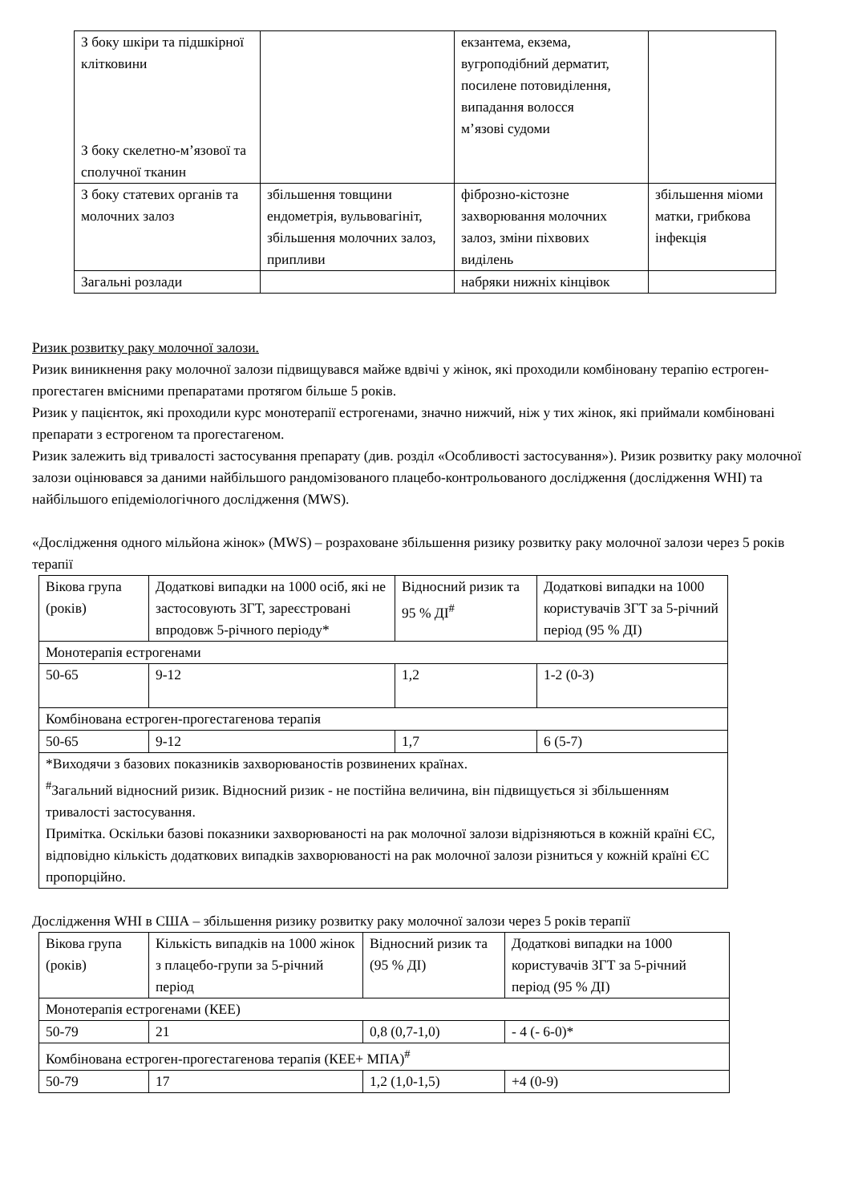| З боку шкіри та підшкірної клітковини З боку скелетно-м’язової та сполучної тканин | | екзантема, екзема, вугроподібний дерматит, посилене потовиділення, випадання волосся м’язові судоми | |
| З боку статевих органів та молочних залоз | збільшення товщини ендометрія, вульвовагініт, збільшення молочних залоз, припливи | фіброзно-кістозне захворювання молочних залоз, зміни піхвових виділень | збільшення міоми матки, грибкова інфекція |
| Загальні розлади | | набряки нижніх кінцівок | |
Ризик розвитку раку молочної залози.
Ризик виникнення раку молочної залози підвищувався майже вдвічі у жінок, які проходили комбіновану терапію естроген-прогестаген вмісними препаратами протягом більше 5 років.
Ризик у пацієнток, які проходили курс монотерапії естрогенами, значно нижчий, ніж у тих жінок, які приймали комбіновані препарати з естрогеном та прогестагеном.
Ризик залежить від тривалості застосування препарату (див. розділ «Особливості застосування»). Ризик розвитку раку молочної залози оцінювався за даними найбільшого рандомізованого плацебо-контрольованого дослідження (дослідження WHI) та найбільшого епідеміологічного дослідження (MWS).
«Дослідження одного мільйона жінок» (MWS) – розраховане збільшення ризику розвитку раку молочної залози через 5 років терапії
| Вікова група (років) | Додаткові випадки на 1000 осіб, які не застосовують ЗГТ, зареєстровані впродовж 5-річного періоду* | Відносний ризик та 95 % ДІ<sup>#</sup> | Додаткові випадки на 1000 користувачів ЗГТ за 5-річний період (95 % ДІ) |
| Монотерапія естрогенами | | | |
| 50-65 | 9-12 | 1,2 | 1-2 (0-3) |
| Комбінована естроген-прогестагенова терапія | | | |
| 50-65 | 9-12 | 1,7 | 6 (5-7) |
| *Виходячи з базових показників захворюваностів розвинених країнах. <sup>#</sup> Загальний відносний ризик. Відносний ризик - не постійна величина, він підвищується зі збільшенням тривалості застосування. Примітка. Оскільки базові показники захворюваності на рак молочної залози відрізняються в кожній країні ЄС, відповідно кількість додаткових випадків захворюваності на рак молочної залози різниться у кожній країні ЄС пропорційно. | | | |
Дослідження WHI в США – збільшення ризику розвитку раку молочної залози через 5 років терапії
| Вікова група (років) | Кількість випадків на 1000 жінок з плацебо-групи за 5-річний період | Відносний ризик та (95 % ДІ) | Додаткові випадки на 1000 користувачів ЗГТ за 5-річний період (95 % ДІ) |
| Монотерапія естрогенами (КЕЕ) | | | |
| 50-79 | 21 | 0,8 (0,7-1,0) | - 4 (- 6-0)* |
| Комбінована естроген-прогестагенова терапія (КЕЕ+ МПА)<sup>#</sup> | | | |
| 50-79 | 17 | 1,2 (1,0-1,5) | +4 (0-9) |